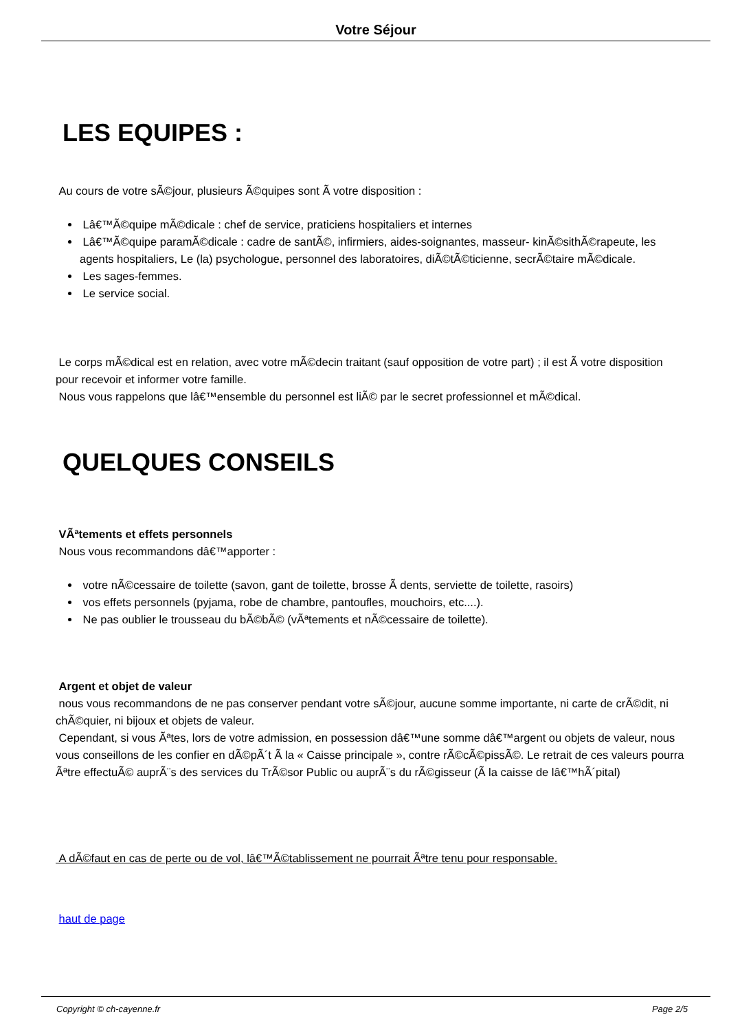Votre Séjour
LES EQUIPES :
Au cours de votre sÃ©jour, plusieurs Ã©quipes sont Ã votre disposition :
Lâ€™Ã©quipe mÃ©dicale : chef de service, praticiens hospitaliers et internes
Lâ€™Ã©quipe paramÃ©dicale : cadre de santÃ©, infirmiers, aides-soignantes, masseur- kinÃ©sithÃ©rapeute, les agents hospitaliers, Le (la) psychologue, personnel des laboratoires, diÃ©tÃ©ticienne, secrÃ©taire mÃ©dicale.
Les sages-femmes.
Le service social.
Le corps mÃ©dical est en relation, avec votre mÃ©decin traitant (sauf opposition de votre part) ; il est Ã votre disposition pour recevoir et informer votre famille.
Nous vous rappelons que lâ€™ensemble du personnel est liÃ© par le secret professionnel et mÃ©dical.
QUELQUES CONSEILS
VÃªtements et effets personnels
Nous vous recommandons dâ€™apporter :
votre nÃ©cessaire de toilette (savon, gant de toilette, brosse Ã dents, serviette de toilette, rasoirs)
vos effets personnels (pyjama, robe de chambre, pantoufles, mouchoirs, etc....).
Ne pas oublier le trousseau du bÃ©bÃ© (vÃªtements et nÃ©cessaire de toilette).
Argent et objet de valeur
nous vous recommandons de ne pas conserver pendant votre sÃ©jour, aucune somme importante, ni carte de crÃ©dit, ni chÃ©quier, ni bijoux et objets de valeur.
Cependant, si vous Ãªtes, lors de votre admission, en possession dâ€™une somme dâ€™argent ou objets de valeur, nous vous conseillons de les confier en dÃ©pÃ´t Ã la « Caisse principale », contre rÃ©cÃ©pissÃ©. Le retrait de ces valeurs pourra Ãªtre effectuÃ© auprÃ¨s des services du TrÃ©sor Public ou auprÃ¨s du rÃ©gisseur (Ã la caisse de lâ€™hÃ´pital)
A dÃ©faut en cas de perte ou de vol, lâ€™Ã©tablissement ne pourrait Ãªtre tenu pour responsable.
haut de page
Copyright © ch-cayenne.fr Page 2/5